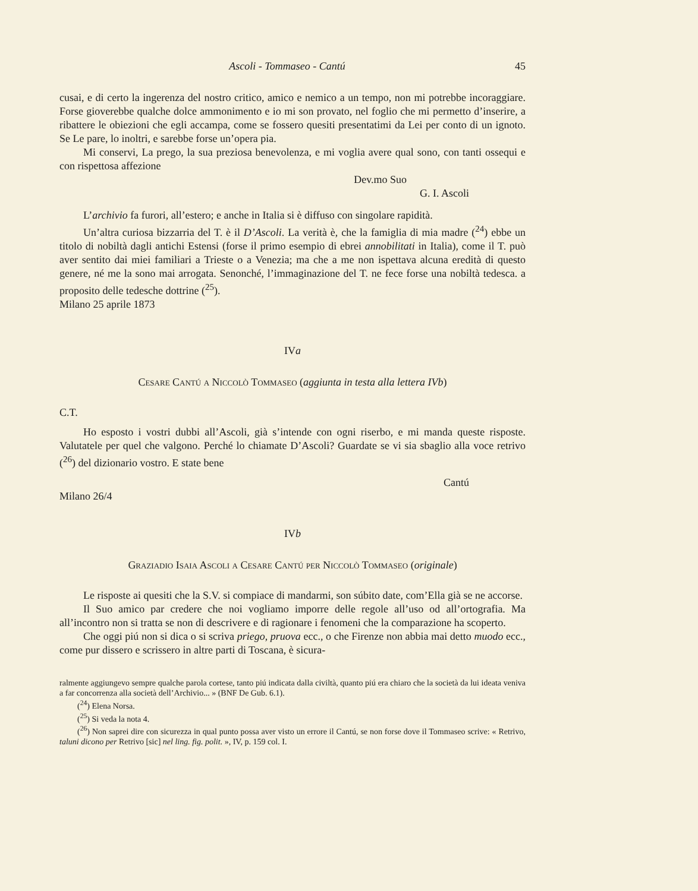Ascoli - Tommaseo - Cantú 45
cusai, e di certo la ingerenza del nostro critico, amico e nemico a un tempo, non mi potrebbe incoraggiare. Forse gioverebbe qualche dolce ammonimento e io mi son provato, nel foglio che mi permetto d’inserire, a ribattere le obiezioni che egli accampa, come se fossero quesiti presentatimi da Lei per conto di un ignoto. Se Le pare, lo inoltri, e sarebbe forse un’opera pia.
Mi conservi, La prego, la sua preziosa benevolenza, e mi voglia avere qual sono, con tanti ossequi e con rispettosa affezione
Dev.mo Suo
G. I. Ascoli
L’archivio fa furori, all’estero; e anche in Italia si è diffuso con singolare rapidità.
Un’altra curiosa bizzarria del T. è il D’Ascoli. La verità è, che la famiglia di mia madre (<sup>24</sup>) ebbe un titolo di nobiltà dagli antichi Estensi (forse il primo esempio di ebrei annobilitati in Italia), come il T. può aver sentito dai miei familiari a Trieste o a Venezia; ma che a me non ispettava alcuna eredità di questo genere, né me la sono mai arrogata. Senonché, l’immaginazione del T. ne fece forse una nobiltà tedesca. a proposito delle tedesche dottrine (<sup>25</sup>).
Milano 25 aprile 1873
IVa
Cesare Cantú a Niccolò Tommaseo (aggiunta in testa alla lettera IVb)
C.T.
Ho esposto i vostri dubbi all’Ascoli, già s’intende con ogni riserbo, e mi manda queste risposte. Valutatele per quel che valgono. Perché lo chiamate D’Ascoli? Guardate se vi sia sbaglio alla voce retrivo (<sup>26</sup>) del dizionario vostro. E state bene
Cantú
Milano 26/4
IVb
Graziadio Isaia Ascoli a Cesare Cantú per Niccolò Tommaseo (originale)
Le risposte ai quesiti che la S.V. si compiace di mandarmi, son súbito date, com’Ella già se ne accorse.
Il Suo amico par credere che noi vogliamo imporre delle regole all’uso od all’ortografia. Ma all’incontro non si tratta se non di descrivere e di ragionare i fenomeni che la comparazione ha scoperto.
Che oggi piú non si dica o si scriva priego, pruova ecc., o che Firenze non abbia mai detto muodo ecc., come pur dissero e scrissero in altre parti di Toscana, è sicura-
ralmente aggiungevo sempre qualche parola cortese, tanto piú indicata dalla civiltà, quanto piú era chiaro che la società da lui ideata veniva a far concorrenza alla società dell’Archivio... » (BNF De Gub. 6.1).
(<sup>24</sup>) Elena Norsa.
(<sup>25</sup>) Si veda la nota 4.
(<sup>26</sup>) Non saprei dire con sicurezza in qual punto possa aver visto un errore il Cantú, se non forse dove il Tommaseo scrive: « Retrivo, taluni dicono per Retrivo [sic] nel ling. fig. polit. », IV, p. 159 col. I.